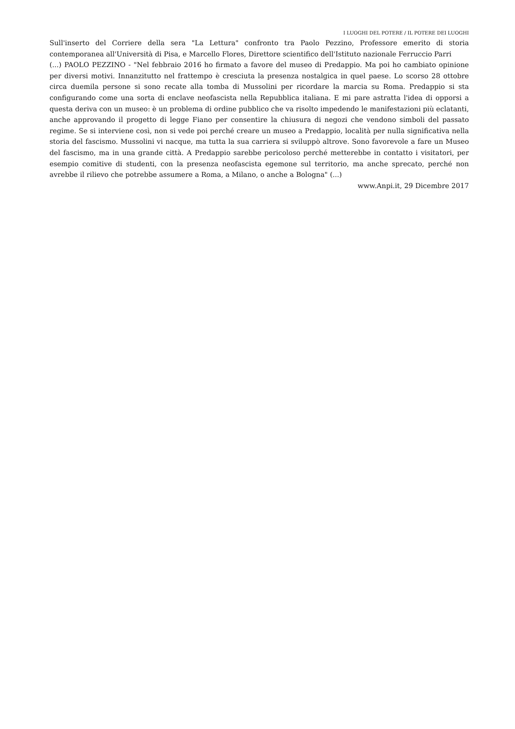I LUOGHI DEL POTERE / IL POTERE DEI LUOGHI
Sull'inserto del Corriere della sera "La Lettura" confronto tra Paolo Pezzino, Professore emerito di storia contemporanea all'Università di Pisa, e Marcello Flores, Direttore scientifico dell'Istituto nazionale Ferruccio Parri
(...) PAOLO PEZZINO - "Nel febbraio 2016 ho firmato a favore del museo di Predappio. Ma poi ho cambiato opinione per diversi motivi. Innanzitutto nel frattempo è cresciuta la presenza nostalgica in quel paese. Lo scorso 28 ottobre circa duemila persone si sono recate alla tomba di Mussolini per ricordare la marcia su Roma. Predappio si sta configurando come una sorta di enclave neofascista nella Repubblica italiana. E mi pare astratta l'idea di opporsi a questa deriva con un museo: è un problema di ordine pubblico che va risolto impedendo le manifestazioni più eclatanti, anche approvando il progetto di legge Fiano per consentire la chiusura di negozi che vendono simboli del passato regime. Se si interviene così, non si vede poi perché creare un museo a Predappio, località per nulla significativa nella storia del fascismo. Mussolini vi nacque, ma tutta la sua carriera si sviluppò altrove. Sono favorevole a fare un Museo del fascismo, ma in una grande città. A Predappio sarebbe pericoloso perché metterebbe in contatto i visitatori, per esempio comitive di studenti, con la presenza neofascista egemone sul territorio, ma anche sprecato, perché non avrebbe il rilievo che potrebbe assumere a Roma, a Milano, o anche a Bologna" (...)
www.Anpi.it, 29 Dicembre 2017